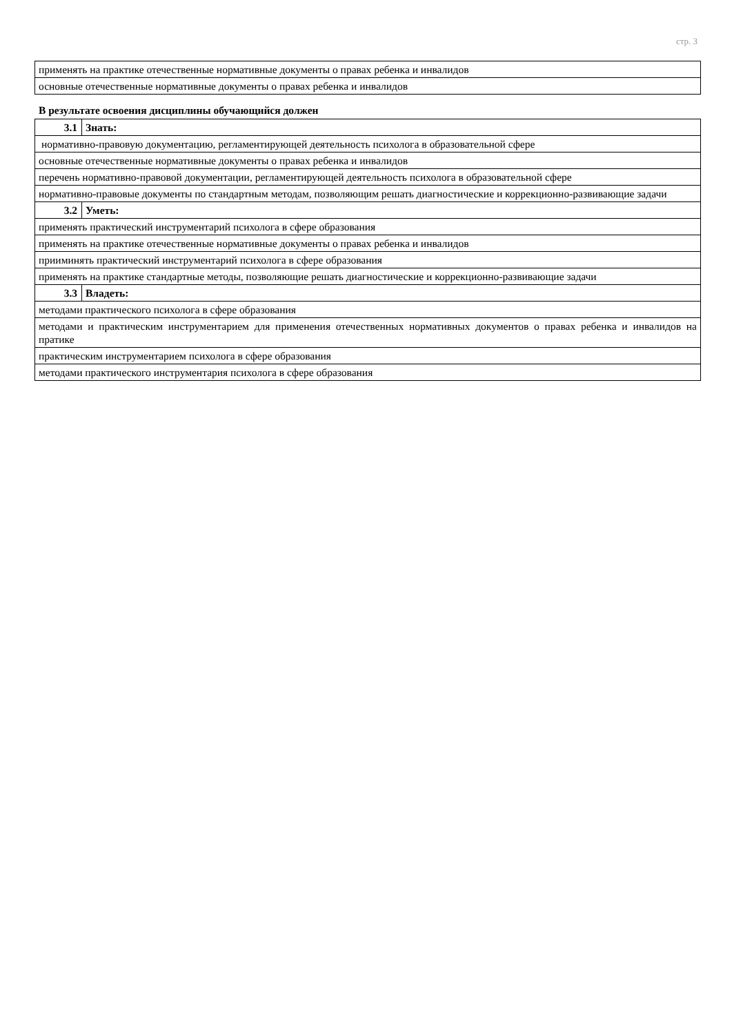стр. 3
| применять на практике отечественные нормативные документы о правах ребенка и инвалидов |
| основные отечественные нормативные документы о правах ребенка и инвалидов |
В результате освоения дисциплины обучающийся должен
| 3.1 | Знать: |
| нормативно-правовую документацию, регламентирующей деятельность психолога в образовательной сфере | |
| основные отечественные нормативные документы о правах ребенка и инвалидов | |
| перечень нормативно-правовой документации, регламентирующей деятельность психолога в образовательной сфере | |
| нормативно-правовые документы по стандартным методам, позволяющим решать диагностические и коррекционно-развивающие задачи | |
| 3.2 | Уметь: |
| применять практический инструментарий психолога в сфере образования | |
| применять на практике отечественные нормативные документы о правах ребенка и инвалидов | |
| прииминять практический инструментарий психолога в сфере образования | |
| применять на практике стандартные методы, позволяющие решать диагностические и коррекционно-развивающие задачи | |
| 3.3 | Владеть: |
| методами практического психолога в сфере образования | |
| методами и практическим инструментарием для применения отечественных нормативных документов о правах ребенка и инвалидов на пратике | |
| практическим инструментарием психолога в сфере образования | |
| методами практического инструментария психолога в сфере образования | |